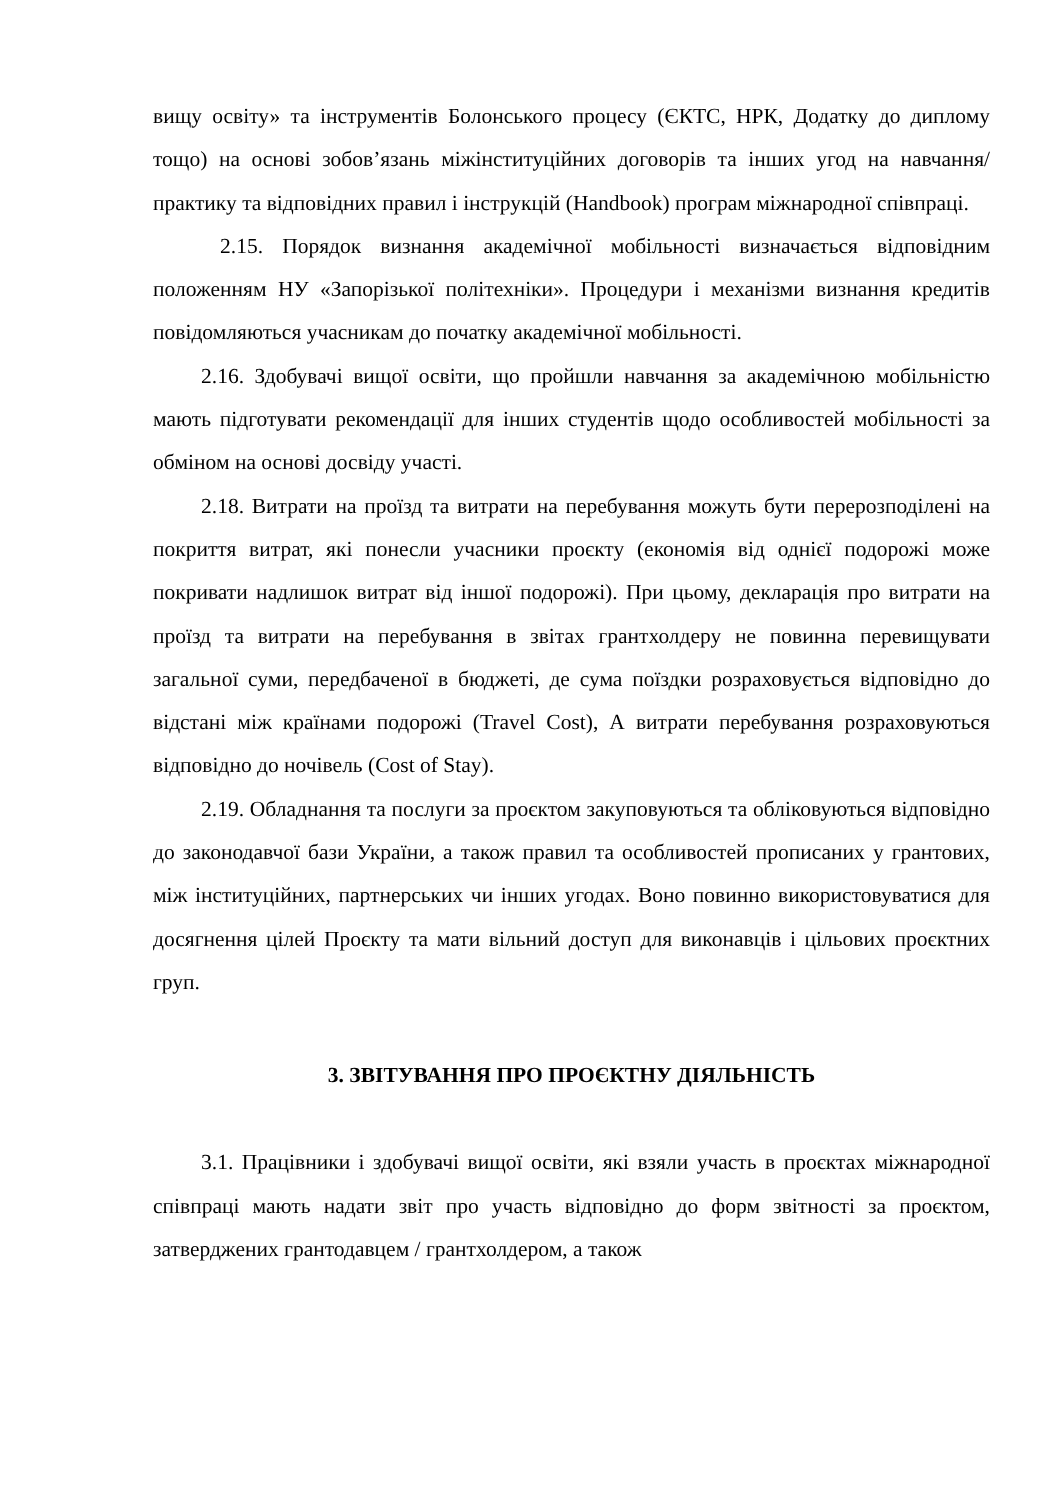вищу освіту» та інструментів Болонського процесу (ЄКТС, НРК, Додатку до диплому тощо) на основі зобов’язань міжінституційних договорів та інших угод на навчання/практику та відповідних правил і інструкцій (Handbook) програм міжнародної співпраці.
2.15. Порядок визнання академічної мобільності визначається відповідним положенням НУ «Запорізької політехніки». Процедури і механізми визнання кредитів повідомляються учасникам до початку академічної мобільності.
2.16. Здобувачі вищої освіти, що пройшли навчання за академічною мобільністю мають підготувати рекомендації для інших студентів щодо особливостей мобільності за обміном на основі досвіду участі.
2.18. Витрати на проїзд та витрати на перебування можуть бути перерозподілені на покриття витрат, які понесли учасники проєкту (економія від однієї подорожі може покривати надлишок витрат від іншої подорожі). При цьому, декларація про витрати на проїзд та витрати на перебування в звітах грантхолдеру не повинна перевищувати загальної суми, передбаченої в бюджеті, де сума поїздки розраховується відповідно до відстані між країнами подорожі (Travel Cost), А витрати перебування розраховуються відповідно до ночівель (Cost of Stay).
2.19. Обладнання та послуги за проєктом закуповуються та обліковуються відповідно до законодавчої бази України, а також правил та особливостей прописаних у грантових, між інституційних, партнерських чи інших угодах. Воно повинно використовуватися для досягнення цілей Проєкту та мати вільний доступ для виконавців і цільових проєктних груп.
3. ЗВІТУВАННЯ ПРО ПРОЄКТНУ ДІЯЛЬНІСТЬ
3.1. Працівники і здобувачі вищої освіти, які взяли участь в проєктах міжнародної співпраці мають надати звіт про участь відповідно до форм звітності за проєктом, затверджених грантодавцем / грантхолдером, а також